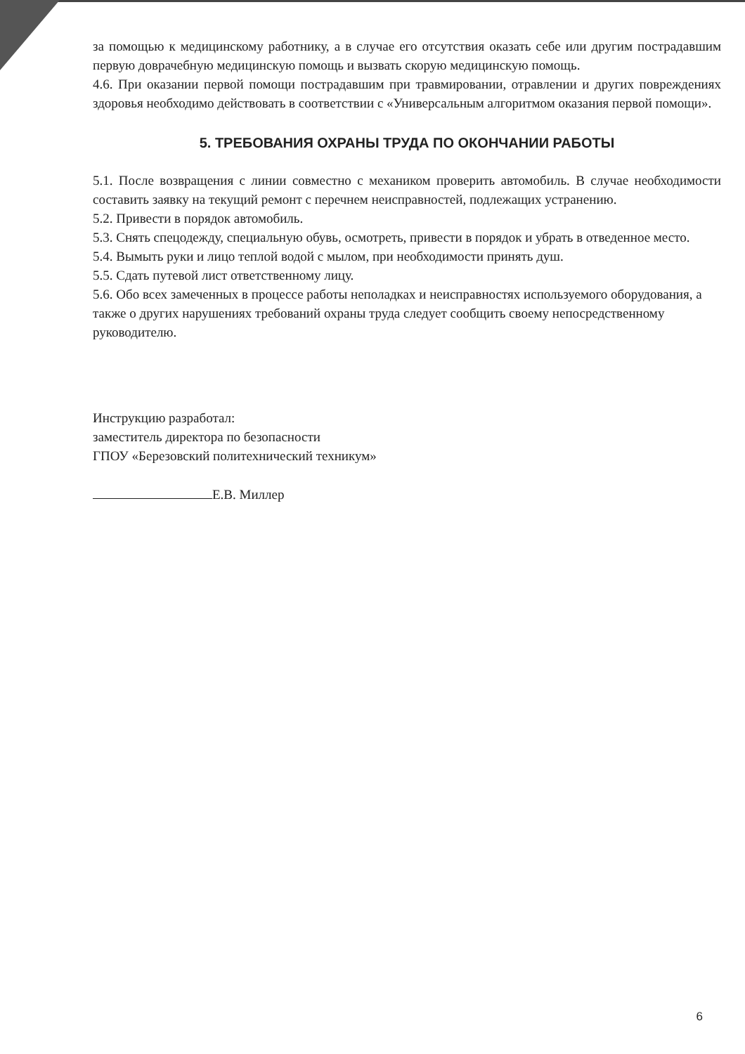за помощью к медицинскому работнику, а в случае его отсутствия оказать себе или другим пострадавшим первую доврачебную медицинскую помощь и вызвать скорую медицинскую помощь.
4.6. При оказании первой помощи пострадавшим при травмировании, отравлении и других повреждениях здоровья необходимо действовать в соответствии с «Универсальным алгоритмом оказания первой помощи».
5. ТРЕБОВАНИЯ ОХРАНЫ ТРУДА ПО ОКОНЧАНИИ РАБОТЫ
5.1. После возвращения с линии совместно с механиком проверить автомобиль. В случае необходимости составить заявку на текущий ремонт с перечнем неисправностей, подлежащих устранению.
5.2. Привести в порядок автомобиль.
5.3. Снять спецодежду, специальную обувь, осмотреть, привести в порядок и убрать в отведенное место.
5.4. Вымыть руки и лицо теплой водой с мылом, при необходимости принять душ.
5.5. Сдать путевой лист ответственному лицу.
5.6. Обо всех замеченных в процессе работы неполадках и неисправностях используемого оборудования, а также о других нарушениях требований охраны труда следует сообщить своему непосредственному руководителю.
Инструкцию разработал:
заместитель директора по безопасности
ГПОУ «Березовский политехнический техникум»
Е.В. Миллер
6